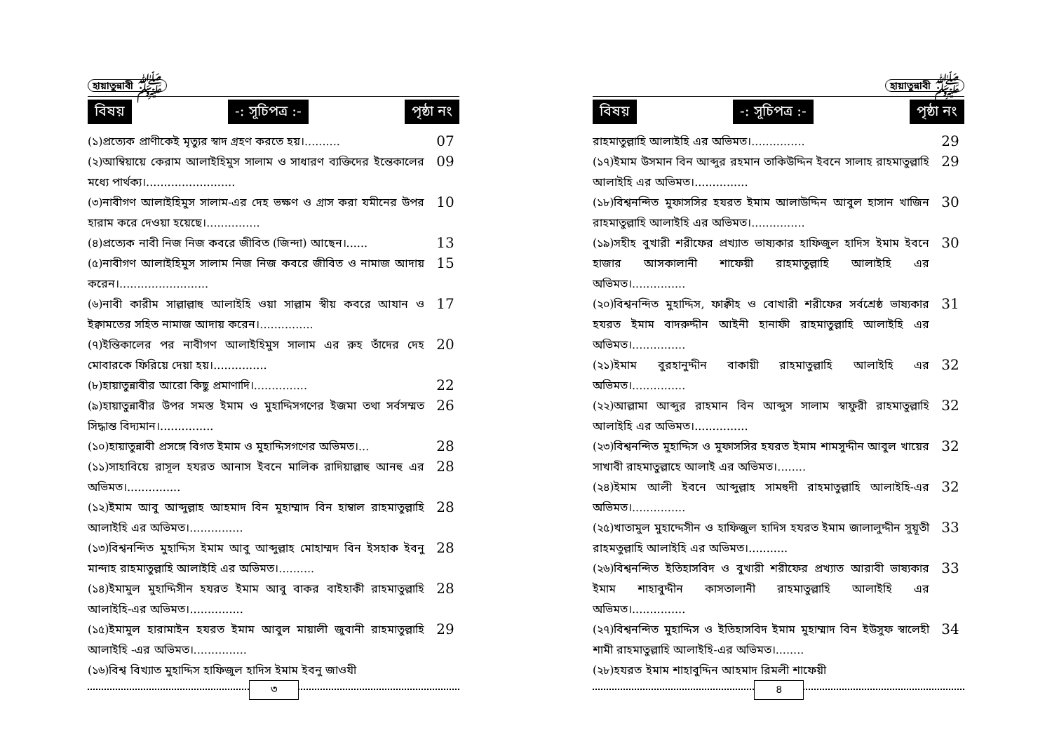হায়াতুন্নাবী ﷺ
বিষয় -: সূচিপত্র :- পৃষ্ঠা নং
(১)প্রত্যেক প্রাণীকেই মৃত্যুর স্বাদ গ্রহণ করতে হয়।..........
07
(২)আম্বিয়ায়ে কেরাম আলাইহিমুস সালাম ও সাধারণ ব্যক্তিদের ইন্তেকালের মধ্যে পার্থক্য।.........................
09
(৩)নাবীগণ আলাইহিমুস সালাম-এর দেহ ভক্ষণ ও গ্রাস করা যমীনের উপর হারাম করে দেওয়া হয়েছে।...............
10
(৪)প্রত্যেক নাবী নিজ নিজ কবরে জীবিত (জিন্দা) আছেন।......
13
(৫)নাবীগণ আলাইহিমুস সালাম নিজ নিজ কবরে জীবিত ও নামাজ আদায় করেন।.........................
15
(৬)নাবী কারীম সাল্লাল্লাহু আলাইহি ওয়া সাল্লাম স্বীয় কবরে আযান ও ইক্বামতের সহিত নামাজ আদায় করেন।...............
17
(৭)ইন্তিকালের পর নাবীগণ আলাইহিমুস সালাম এর রুহ তাঁদের দেহ মোবারকে ফিরিয়ে দেয়া হয়।...............
20
(৮)হায়াতুন্নাবীর আরো কিছু প্রমাণাদি।...............
22
(৯)হায়াতুন্নাবীর উপর সমস্ত ইমাম ও মুহাদ্দিসগণের ইজমা তথা সর্বসম্মত সিদ্ধান্ত বিদ্যমান।...............
26
(১০)হায়াতুন্নাবী প্রসঙ্গে বিগত ইমাম ও মুহাদ্দিসগণের অভিমত।...
28
(১১)সাহাবিয়ে রাসূল হযরত আনাস ইবনে মালিক রাদিয়াল্লাহু আনহু এর অভিমত।...............
28
(১২)ইমাম আবু আব্দুল্লাহ আহমাদ বিন মুহাম্মাদ বিন হাম্বাল রাহমাতুল্লাহি আলাইহি এর অভিমত।...............
28
(১৩)বিশ্বনন্দিত মুহাদ্দিস ইমাম আবু আব্দুল্লাহ মোহাম্মদ বিন ইসহাক ইবনু মান্দাহ রাহমাতুল্লাহি আলাইহি এর অভিমত।..........
28
(১৪)ইমামুল মুহাদ্দিসীন হযরত ইমাম আবু বাকর বাইহাকী রাহমাতুল্লাহি আলাইহি-এর অভিমত।...............
28
(১৫)ইমামুল হারামাইন হযরত ইমাম আবুল মায়ালী জুবানী রাহমাতুল্লাহি আলাইহি -এর অভিমত।...............
29
(১৬)বিশ্ব বিখ্যাত মুহাদ্দিস হাফিজুল হাদিস ইমাম ইবনু জাওযী
৩
হায়াতুন্নাবী ﷺ
বিষয় -: সূচিপত্র :- পৃষ্ঠা নং
রাহমাতুল্লাহি আলাইহি এর অভিমত।...............
29
(১৭)ইমাম উসমান বিন আব্দুর রহমান তাকিউদ্দিন ইবনে সালাহ রাহমাতুল্লাহি আলাইহি এর অভিমত।...............
29
(১৮)বিশ্বনন্দিত মুফাসসির হযরত ইমাম আলাউদ্দিন আবুল হাসান খাজিন রাহমাতুল্লাহি আলাইহি এর অভিমত।...............
30
(১৯)সহীহ বুখারী শরীফের প্রখ্যাত ভাষ্যকার হাফিজুল হাদিস ইমাম ইবনে হাজার আসকালানী শাফেয়ী রাহমাতুল্লাহি আলাইহি এর অভিমত।...............
30
(২০)বিশ্বনন্দিত মুহাদ্দিস, ফাক্বীহ ও বোখারী শরীফের সর্বশ্রেষ্ঠ ভাষ্যকার হযরত ইমাম বাদরুদ্দীন আইনী হানাফী রাহমাতুল্লাহি আলাইহি এর অভিমত।...............
31
(২১)ইমাম বুরহানুদ্দীন বাকায়ী রাহমাতুল্লাহি আলাইহি এর অভিমত।...............
32
(২২)আল্লামা আব্দুর রাহমান বিন আব্দুস সালাম স্বাফুরী রাহমাতুল্লাহি আলাইহি এর অভিমত।...............
32
(২৩)বিশ্বনন্দিত মুহাদ্দিস ও মুফাসসির হযরত ইমাম শামসুদ্দীন আবুল খায়ের সাখাবী রাহমাতুল্লাহে আলাই এর অভিমত।........
32
(২৪)ইমাম আলী ইবনে আব্দুল্লাহ সামহুদী রাহমাতুল্লাহি আলাইহি-এর অভিমত।...............
32
(২৫)খাতামুল মুহাদ্দেসীন ও হাফিজুল হাদিস হযরত ইমাম জালালুদ্দীন সুয়ূতী রাহমতুল্লাহি আলাইহি এর অভিমত।...........
33
(২৬)বিশ্বনন্দিত ইতিহাসবিদ ও বুখারী শরীফের প্রখ্যাত আরাবী ভাষ্যকার ইমাম শাহাবুদ্দীন কাসতালানী রাহমাতুল্লাহি আলাইহি এর অভিমত।...............
33
(২৭)বিশ্বনন্দিত মুহাদ্দিস ও ইতিহাসবিদ ইমাম মুহাম্মাদ বিন ইউসুফ স্বালেহী শামী রাহমাতুল্লাহি আলাইহি-এর অভিমত।........
34
(২৮)হযরত ইমাম শাহাবুদ্দিন আহমাদ রিমলী শাফেয়ী
৪